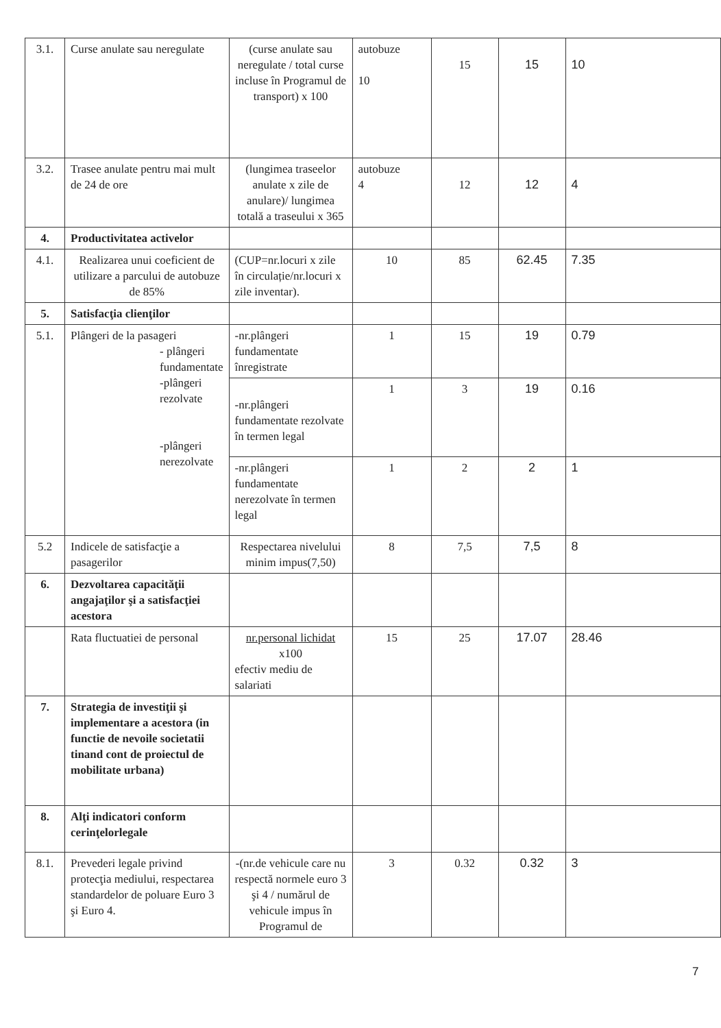| 3.1. | Curse anulate sau neregulate | (curse anulate sau neregulate / total curse incluse în Programul de transport) x 100 | autobuze 10 | 15 | 15 | 10 |
| 3.2. | Trasee anulate pentru mai mult de 24 de ore | (lungimea traseelor anulate x zile de anulare)/ lungimea totală a traseului x 365 | autobuze 4 | 12 | 12 | 4 |
| 4. | Productivitatea activelor | | | | | |
| 4.1. | Realizarea unui coeficient de utilizare a parcului de autobuze de 85% | (CUP=nr.locuri x zile în circulație/nr.locuri x zile inventar). | 10 | 85 | 62.45 | 7.35 |
| 5. | Satisfacţia clienţilor | | | | | |
| 5.1. | Plângeri de la pasageri - plângeri fundamentate -plângeri rezolvate -plângeri nerezolvate | -nr.plângeri fundamentate înregistrate | 1 | 15 | 19 | 0.79 |
| | | -nr.plângeri fundamentate rezolvate în termen legal | 1 | 3 | 19 | 0.16 |
| | | -nr.plângeri fundamentate nerezolvate în termen legal | 1 | 2 | 2 | 1 |
| 5.2 | Indicele de satisfacţie a pasagerilor | Respectarea nivelului minim impus(7,50) | 8 | 7,5 | 7,5 | 8 |
| 6. | Dezvoltarea capacităţii angajaţilor şi a satisfacţiei acestora | | | | | |
| | Rata fluctuatiei de personal | nr.personal lichidat x100 efectiv mediu de salariati | 15 | 25 | 17.07 | 28.46 |
| 7. | Strategia de investiţii şi implementare a acestora (in functie de nevoile societatii tinand cont de proiectul de mobilitate urbana) | | | | | |
| 8. | Alţi indicatori conform cerinţelorlegale | | | | | |
| 8.1. | Prevederi legale privind protecţia mediului, respectarea standardelor de poluare Euro 3 şi Euro 4. | -(nr.de vehicule care nu respectă normele euro 3 şi 4 / numărul de vehicule impus în Programul de | 3 | 0.32 | 0.32 | 3 |
7